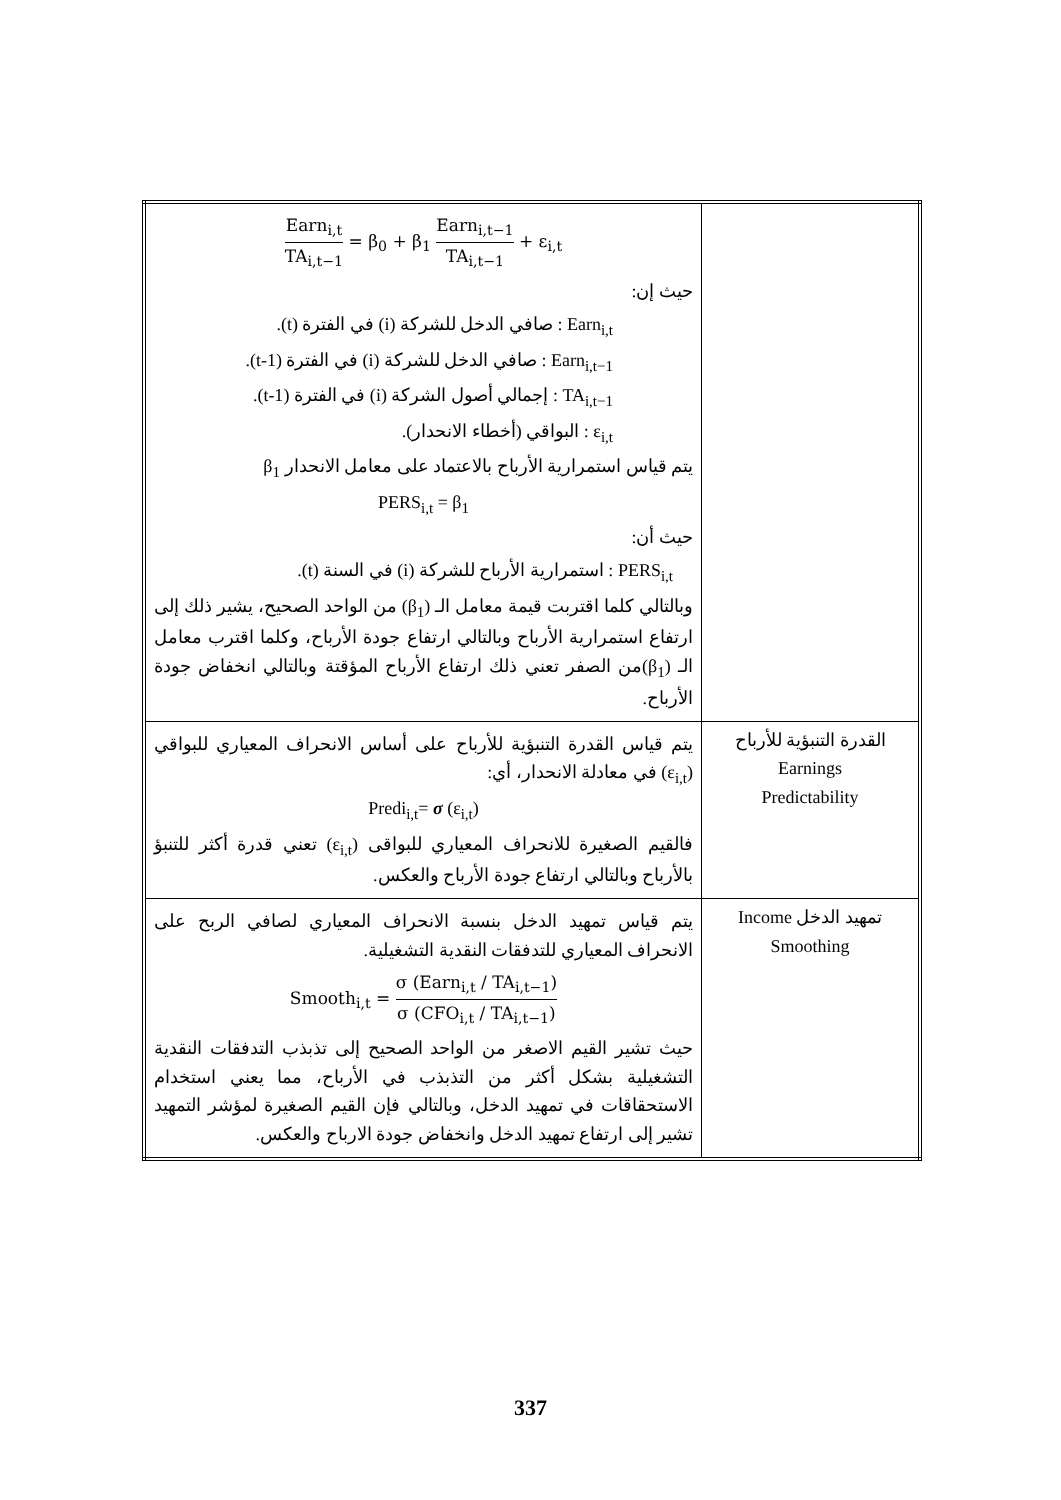| | Earn<sub>i,t</sub> TA<sub>i,t−1</sub> = β<sub>0</sub> + β<sub>1</sub> Earn<sub>i,t−1</sub> TA<sub>i,t−1</sub> + ε<sub>i,t</sub> حيث إن: Earn<sub>i,t</sub> : صافي الدخل للشركة (i) في الفترة (t). Earn<sub>i,t−1</sub> : صافي الدخل للشركة (i) في الفترة (t-1). TA<sub>i,t−1</sub> : إجمالي أصول الشركة (i) في الفترة (t-1). ε<sub>i,t</sub> : البواقي (أخطاء الانحدار). يتم قياس استمرارية الأرباح بالاعتماد على معامل الانحدار β<sub>1</sub> PERS<sub>i,t</sub> = β<sub>1</sub> حيث أن: PERS<sub>i,t</sub> : استمرارية الأرباح للشركة (i) في السنة (t). وبالتالي كلما اقتربت قيمة معامل الـ (β<sub>1</sub>) من الواحد الصحيح، يشير ذلك إلى ارتفاع استمرارية الأرباح وبالتالي ارتفاع جودة الأرباح، وكلما اقترب معامل الـ (β<sub>1</sub>)من الصفر تعني ذلك ارتفاع الأرباح المؤقتة وبالتالي انخفاض جودة الأرباح. |
| القدرة التنبؤية للأرباح Earnings Predictability | يتم قياس القدرة التنبؤية للأرباح على أساس الانحراف المعياري للبواقي (ε<sub>i,t</sub>) في معادلة الانحدار، أي: Predi<sub>i,t</sub>= σ (ε<sub>i,t</sub>) فالقيم الصغيرة للانحراف المعياري للبواقى (ε<sub>i,t</sub>) تعني قدرة أكثر للتنبؤ بالأرباح وبالتالي ارتفاع جودة الأرباح والعكس. |
| تمهيد الدخل Income Smoothing | يتم قياس تمهيد الدخل بنسبة الانحراف المعياري لصافي الربح على الانحراف المعياري للتدفقات النقدية التشغيلية. Smooth<sub>i,t</sub> = σ (Earn<sub>i,t</sub> / TA<sub>i,t−1</sub>) σ (CFO<sub>i,t</sub> / TA<sub>i,t−1</sub>) حيث تشير القيم الاصغر من الواحد الصحيح إلى تذبذب التدفقات النقدية التشغيلية بشكل أكثر من التذبذب في الأرباح، مما يعني استخدام الاستحقاقات في تمهيد الدخل، وبالتالي فإن القيم الصغيرة لمؤشر التمهيد تشير إلى ارتفاع تمهيد الدخل وانخفاض جودة الارباح والعكس. |
337